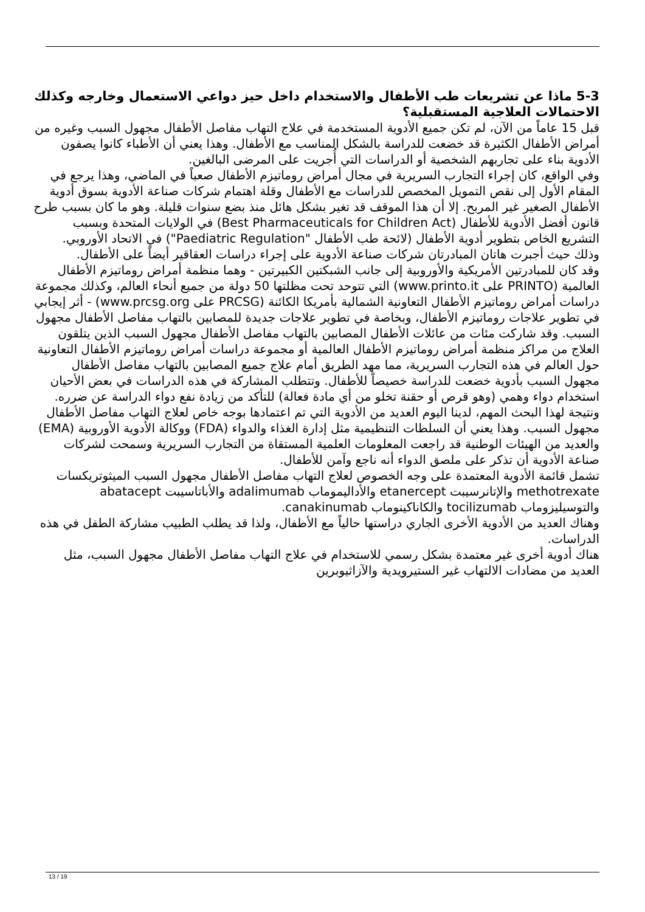5-3 ماذا عن تشريعات طب الأطفال والاستخدام داخل حيز دواعي الاستعمال وخارجه وكذلك الاحتمالات العلاجية المستقبلية؟
قبل 15 عاماً من الآن، لم تكن جميع الأدوية المستخدمة في علاج التهاب مفاصل الأطفال مجهول السبب وغيره من أمراض الأطفال الكثيرة قد خضعت للدراسة بالشكل المناسب مع الأطفال. وهذا يعني أن الأطباء كانوا يصفون الأدوية بناء على تجاربهم الشخصية أو الدراسات التي أُجريت على المرضى البالغين.
وفي الواقع، كان إجراء التجارب السريرية في مجال أمراض روماتيزم الأطفال صعباً في الماضي، وهذا يرجع في المقام الأول إلى نقص التمويل المخصص للدراسات مع الأطفال وقلة اهتمام شركات صناعة الأدوية بسوق أدوية الأطفال الصغير غير المربح. إلا أن هذا الموقف قد تغير بشكل هائل منذ بضع سنوات قليلة. وهو ما كان بسبب طرح قانون أفضل الأدوية للأطفال (Best Pharmaceuticals for Children Act) في الولايات المتحدة وبسبب التشريع الخاص بتطوير أدوية الأطفال (لائحة طب الأطفال "Paediatric Regulation") في الاتحاد الأوروبي. وذلك حيث أجبرت هاتان المبادرتان شركات صناعة الأدوية على إجراء دراسات العقاقير أيضاً على الأطفال.
وقد كان للمبادرتين الأمريكية والأوروبية إلى جانب الشبكتين الكبيرتين - وهما منظمة أمراض روماتيزم الأطفال العالمية (PRINTO على www.printo.it) التي تتوحد تحت مظلتها 50 دولة من جميع أنحاء العالم، وكذلك مجموعة دراسات أمراض روماتيزم الأطفال التعاونية الشمالية بأمريكا الكائنة (PRCSG على www.prcsg.org) - أثر إيجابي في تطوير علاجات روماتيزم الأطفال، وبخاصة في تطوير علاجات جديدة للمصابين بالتهاب مفاصل الأطفال مجهول السبب. وقد شاركت مئات من عائلات الأطفال المصابين بالتهاب مفاصل الأطفال مجهول السبب الذين يتلقون العلاج من مراكز منظمة أمراض روماتيزم الأطفال العالمية أو مجموعة دراسات أمراض روماتيزم الأطفال التعاونية حول العالم في هذه التجارب السريرية، مما مهد الطريق أمام علاج جميع المصابين بالتهاب مفاصل الأطفال مجهول السبب بأدوية خضعت للدراسة خصيصاً للأطفال. وتتطلب المشاركة في هذه الدراسات في بعض الأحيان استخدام دواء وهمي (وهو قرص أو حقنة تخلو من أي مادة فعالة) للتأكد من زيادة نفع دواء الدراسة عن ضرره.
ونتيجة لهذا البحث المهم، لدينا اليوم العديد من الأدوية التي تم اعتمادها بوجه خاص لعلاج التهاب مفاصل الأطفال مجهول السبب. وهذا يعني أن السلطات التنظيمية مثل إدارة الغذاء والدواء (FDA) ووكالة الأدوية الأوروبية (EMA) والعديد من الهيئات الوطنية قد راجعت المعلومات العلمية المستقاة من التجارب السريرية وسمحت لشركات صناعة الأدوية أن تذكر على ملصق الدواء أنه ناجع وآمن للأطفال.
تشمل قائمة الأدوية المعتمدة على وجه الخصوص لعلاج التهاب مفاصل الأطفال مجهول السبب الميثوتريكسات methotrexate والإتانرسيبت etanercept والأداليموماب adalimumab والأباتاسيبت abatacept والتوسيليزوماب tocilizumab والكاناكينوماب canakinumab.
وهناك العديد من الأدوية الأخرى الجاري دراستها حالياً مع الأطفال، ولذا قد يطلب الطبيب مشاركة الطفل في هذه الدراسات.
هناك أدوية أخرى غير معتمدة بشكل رسمي للاستخدام في علاج التهاب مفاصل الأطفال مجهول السبب، مثل العديد من مضادات الالتهاب غير الستيرويدية والآزاثيوبرين
13 / 19